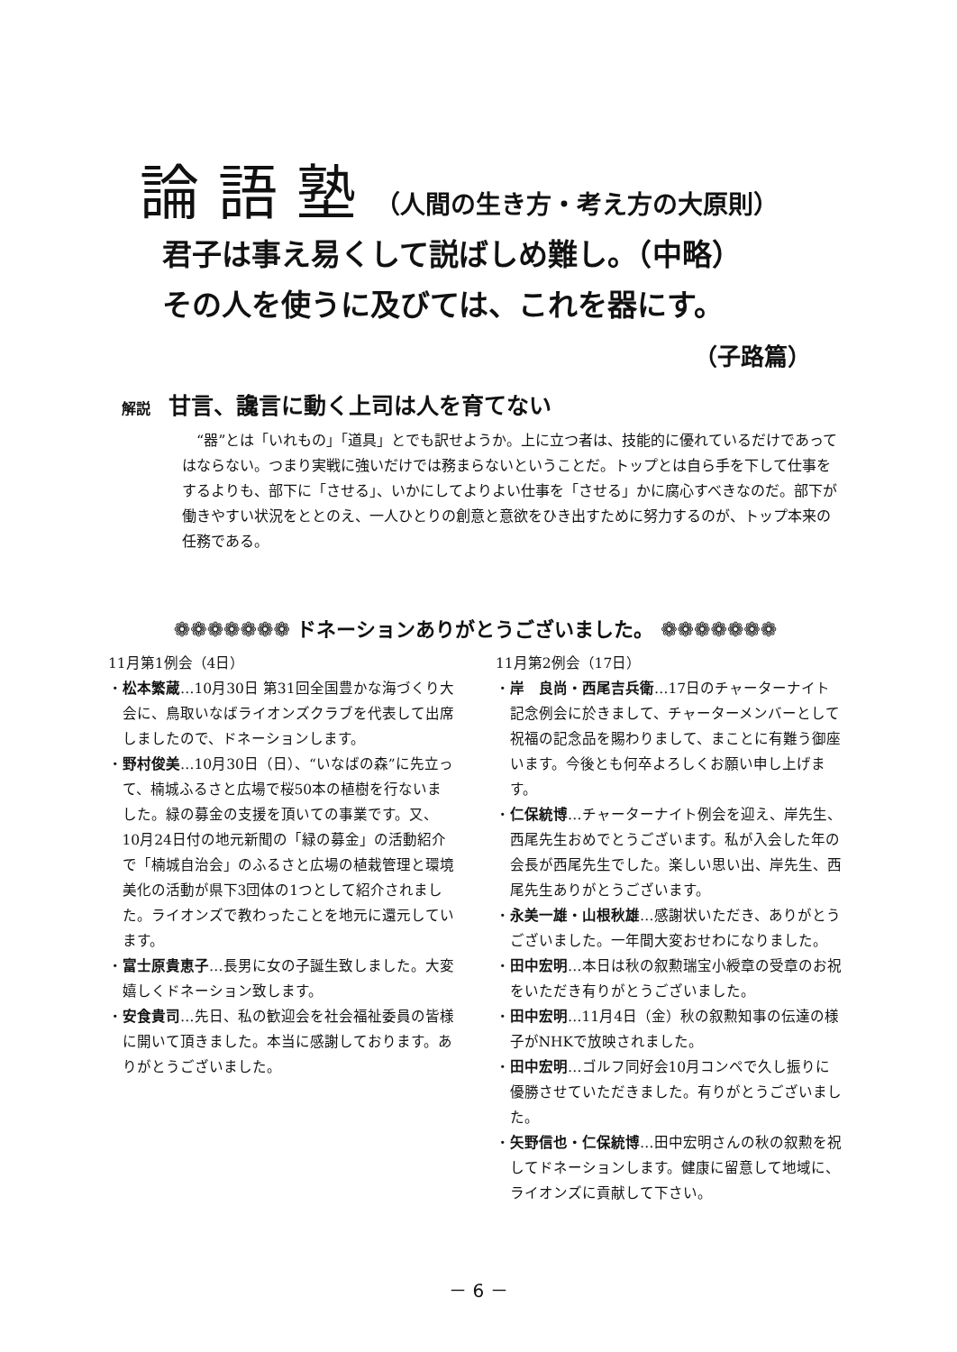論 語 塾 （人間の生き方・考え方の大原則）
君子は事え易くして説ばしめ難し。（中略）
その人を使うに及びては、これを器にす。
（子路篇）
解説 甘言、讒言に動く上司は人を育てない
　“器”とは「いれもの」「道具」とでも訳せようか。上に立つ者は、技能的に優れているだけであってはならない。つまり実戦に強いだけでは務まらないということだ。トップとは自ら手を下して仕事をするよりも、部下に「させる」、いかにしてよりよい仕事を「させる」かに腐心すべきなのだ。部下が働きやすい状況をととのえ、一人ひとりの創意と意欲をひき出すために努力するのが、トップ本来の任務である。
❁❁❁❁❁❁❁ ドネーションありがとうございました。 ❁❁❁❁❁❁❁
11月第1例会（4日）
・松本繁蔵…10月30日 第31回全国豊かな海づくり大会に、鳥取いなばライオンズクラブを代表して出席しましたので、ドネーションします。
・野村俊美…10月30日（日）、“いなばの森”に先立って、楠城ふるさと広場で桜50本の植樹を行ないました。緑の募金の支援を頂いての事業です。又、10月24日付の地元新聞の「緑の募金」の活動紹介で「楠城自治会」のふるさと広場の植栽管理と環境美化の活動が県下3団体の1つとして紹介されました。ライオンズで教わったことを地元に還元しています。
・富士原貴恵子…長男に女の子誕生致しました。大変嬉しくドネーション致します。
・安食貴司…先日、私の歓迎会を社会福祉委員の皆様に開いて頂きました。本当に感謝しております。ありがとうございました。
11月第2例会（17日）
・岸　良尚・西尾吉兵衛…17日のチャーターナイト記念例会に於きまして、チャーターメンバーとして祝福の記念品を賜わりまして、まことに有難う御座います。今後とも何卒よろしくお願い申し上げます。
・仁保統博…チャーターナイト例会を迎え、岸先生、西尾先生おめでとうございます。私が入会した年の会長が西尾先生でした。楽しい思い出、岸先生、西尾先生ありがとうございます。
・永美一雄・山根秋雄…感謝状いただき、ありがとうございました。一年間大変おせわになりました。
・田中宏明…本日は秋の叙勲瑞宝小綬章の受章のお祝をいただき有りがとうございました。
・田中宏明…11月4日（金）秋の叙勲知事の伝達の様子がNHKで放映されました。
・田中宏明…ゴルフ同好会10月コンペで久し振りに優勝させていただきました。有りがとうございました。
・矢野信也・仁保統博…田中宏明さんの秋の叙勲を祝してドネーションします。健康に留意して地域に、ライオンズに貢献して下さい。
－ 6 －